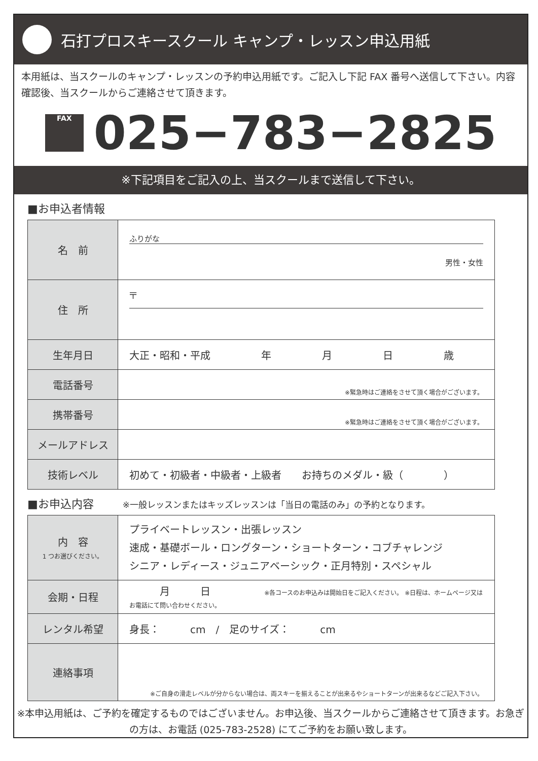石打プロスキースクール キャンプ・レッスン申込用紙
本用紙は、当スクールのキャンプ・レッスンの予約申込用紙です。ご記入し下記 FAX 番号へ送信して下さい。内容確認後、当スクールからご連絡させて頂きます。
FAX
025−783−2825
※下記項目をご記入の上、当スクールまで送信して下さい。
■お申込者情報
| 名 前 | ふりがな 男性・女性 |
| 住 所 | 〒 |
| 生年月日 | 大正・昭和・平成 年 月 日 歳 |
| 電話番号 | ※緊急時はご連絡をさせて頂く場合がございます。 |
| 携帯番号 | ※緊急時はご連絡をさせて頂く場合がございます。 |
| メールアドレス | |
| 技術レベル | 初めて・初級者・中級者・上級者 お持ちのメダル・級（ ） |
■お申込内容 ※一般レッスンまたはキッズレッスンは「当日の電話のみ」の予約となります。
| 内 容 1 つお選びください。 | プライベートレッスン・出張レッスン 速成・基礎ボール・ロングターン・ショートターン・コブチャレンジ シニア・レディース・ジュニアベーシック・正月特別・スペシャル |
| 会期・日程 | 月 日 ※各コースのお申込みは開始日をご記入ください。 ※日程は、ホームページ又はお電話にて問い合わせください。 |
| レンタル希望 | 身長： cm / 足のサイズ： cm |
| 連絡事項 | ※ご自身の滑走レベルが分からない場合は、両スキーを揃えることが出来るやショートターンが出来るなどご記入下さい。 |
※本申込用紙は、ご予約を確定するものではございません。お申込後、当スクールからご連絡させて頂きます。お急ぎの方は、お電話 (025-783-2528) にてご予約をお願い致します。